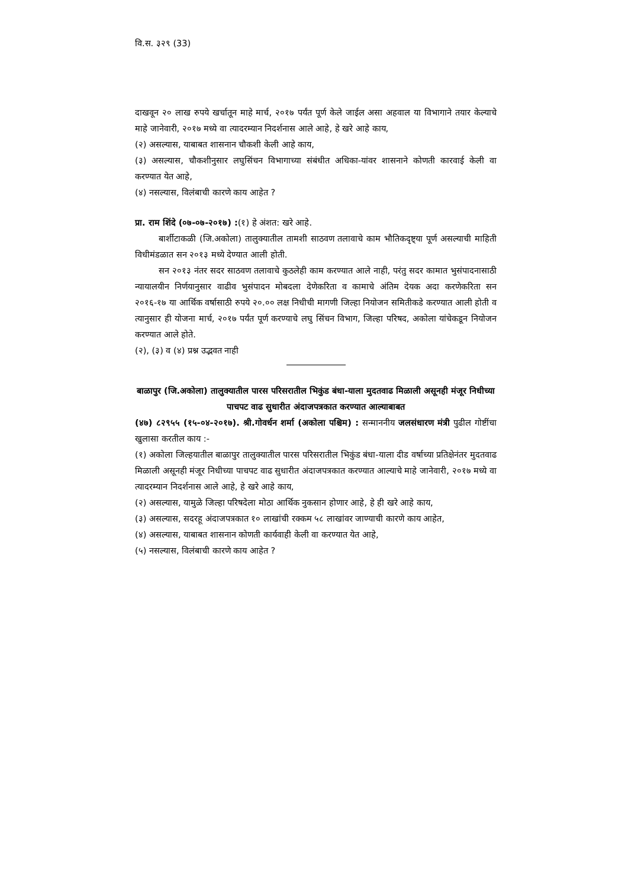वि.स. ३२९ (33)
दाखवून २० लाख रुपये खर्चातून माहे मार्च, २०१७ पर्यंत पूर्ण केले जाईल असा अहवाल या विभागाने तयार केल्याचे माहे जानेवारी, २०१७ मध्ये वा त्यादरम्यान निदर्शनास आले आहे, हे खरे आहे काय,
(२) असल्यास, याबाबत शासनान चौकशी केली आहे काय,
(३) असल्यास, चौकशीनुसार लघुसिंचन विभागाच्या संबंधीत अधिका-यांवर शासनाने कोणती कारवाई केली वा करण्यात येत आहे,
(४) नसल्यास, विलंबाची कारणे काय आहेत ?
प्रा. राम शिंदे (०७-०७-२०१७) :(१) हे अंशत: खरे आहे.
बार्शीटाकळी (जि.अकोला) तालुक्यातील तामशी साठवण तलावाचे काम भौतिकदृष्ट्या पूर्ण असल्याची माहिती विधीमंडळात सन २०१३ मध्ये देण्यात आली होती.
सन २०१३ नंतर सदर साठवण तलावाचे कुठलेही काम करण्यात आले नाही, परंतु सदर कामात भुसंपादनासाठी न्यायालयीन निर्णयानुसार वाढीव भुसंपादन मोबदला देणेकरिता व कामाचे अंतिम देयक अदा करणेकरिता सन २०१६-१७ या आर्थिक वर्षासाठी रुपये २०.०० लक्ष निधीची मागणी जिल्हा नियोजन समितीकडे करण्यात आली होती व त्यानुसार ही योजना मार्च, २०१७ पर्यंत पूर्ण करण्याचे लघु सिंचन विभाग, जिल्हा परिषद, अकोला यांचेकडून नियोजन करण्यात आले होते.
(२), (३) व (४) प्रश्न उद्भवत नाही
बाळापुर (जि.अकोला) तालुक्यातील पारस परिसरातील भिकुंड बंधा-याला मुदतवाढ मिळाली असूनही मंजूर निधीच्या पाचपट वाढ सुधारीत अंदाजपत्रकात करण्यात आल्याबाबत
(४७) ८२९५५ (१५-०४-२०१७). श्री.गोवर्धन शर्मा (अकोला पश्चिम) : सन्माननीय जलसंधारण मंत्री पुढील गोष्टींचा खुलासा करतील काय :-
(१) अकोला जिल्हयातील बाळापुर तालुक्यातील पारस परिसरातील भिकुंड बंधा-याला दीड वर्षाच्या प्रतिक्षेनंतर मुदतवाढ मिळाली असूनही मंजूर निधीच्या पाचपट वाढ सुधारीत अंदाजपत्रकात करण्यात आल्याचे माहे जानेवारी, २०१७ मध्ये वा त्यादरम्यान निदर्शनास आले आहे, हे खरे आहे काय,
(२) असल्यास, यामुळे जिल्हा परिषदेला मोठा आर्थिक नुकसान होणार आहे, हे ही खरे आहे काय,
(३) असल्यास, सदरहू अंदाजपत्रकात १० लाखांची रक्कम ५८ लाखांवर जाण्याची कारणे काय आहेत,
(४) असल्यास, याबाबत शासनान कोणती कार्यवाही केली वा करण्यात येत आहे,
(५) नसल्यास, विलंबाची कारणे काय आहेत ?